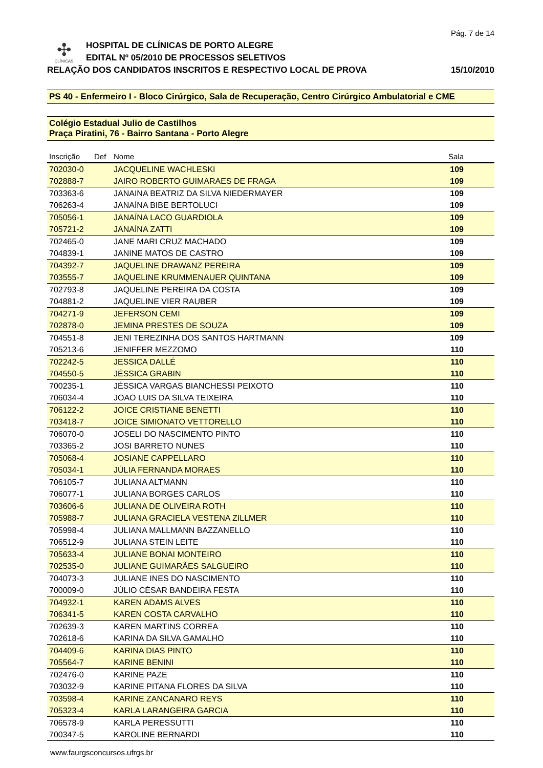Pág. 7 de 14
✣
CLÍNICAS
HOSPITAL DE CLÍNICAS DE PORTO ALEGRE
EDITAL Nº 05/2010 DE PROCESSOS SELETIVOS
RELAÇÃO DOS CANDIDATOS INSCRITOS E RESPECTIVO LOCAL DE PROVA 15/10/2010
PS 40 - Enfermeiro I - Bloco Cirúrgico, Sala de Recuperação, Centro Cirúrgico Ambulatorial e CME
Colégio Estadual Julio de Castilhos
Praça Piratini, 76 - Bairro Santana - Porto Alegre
| Inscrição | Def | Nome | Sala |
| --- | --- | --- | --- |
| 702030-0 | | JACQUELINE WACHLESKI | 109 |
| 702888-7 | | JAIRO ROBERTO GUIMARAES DE FRAGA | 109 |
| 703363-6 | | JANAINA BEATRIZ DA SILVA NIEDERMAYER | 109 |
| 706263-4 | | JANAÍNA BIBE BERTOLUCI | 109 |
| 705056-1 | | JANAÍNA LACO GUARDIOLA | 109 |
| 705721-2 | | JANAÍNA ZATTI | 109 |
| 702465-0 | | JANE MARI CRUZ MACHADO | 109 |
| 704839-1 | | JANINE MATOS DE CASTRO | 109 |
| 704392-7 | | JAQUELINE DRAWANZ PEREIRA | 109 |
| 703555-7 | | JAQUELINE KRUMMENAUER QUINTANA | 109 |
| 702793-8 | | JAQUELINE PEREIRA DA COSTA | 109 |
| 704881-2 | | JAQUELINE VIER RAUBER | 109 |
| 704271-9 | | JEFERSON CEMI | 109 |
| 702878-0 | | JEMINA PRESTES DE SOUZA | 109 |
| 704551-8 | | JENI TEREZINHA DOS SANTOS HARTMANN | 109 |
| 705213-6 | | JENIFFER MEZZOMO | 110 |
| 702242-5 | | JESSICA DALLÉ | 110 |
| 704550-5 | | JÉSSICA GRABIN | 110 |
| 700235-1 | | JÉSSICA VARGAS BIANCHESSI PEIXOTO | 110 |
| 706034-4 | | JOAO LUIS DA SILVA TEIXEIRA | 110 |
| 706122-2 | | JOICE CRISTIANE BENETTI | 110 |
| 703418-7 | | JOICE SIMIONATO VETTORELLO | 110 |
| 706070-0 | | JOSELI DO NASCIMENTO PINTO | 110 |
| 703365-2 | | JOSI BARRETO NUNES | 110 |
| 705068-4 | | JOSIANE CAPPELLARO | 110 |
| 705034-1 | | JÚLIA FERNANDA MORAES | 110 |
| 706105-7 | | JULIANA ALTMANN | 110 |
| 706077-1 | | JULIANA BORGES CARLOS | 110 |
| 703606-6 | | JULIANA DE OLIVEIRA ROTH | 110 |
| 705988-7 | | JULIANA GRACIELA VESTENA ZILLMER | 110 |
| 705998-4 | | JULIANA MALLMANN BAZZANELLO | 110 |
| 706512-9 | | JULIANA STEIN LEITE | 110 |
| 705633-4 | | JULIANE BONAI MONTEIRO | 110 |
| 702535-0 | | JULIANE GUIMARÃES SALGUEIRO | 110 |
| 704073-3 | | JULIANE INES DO NASCIMENTO | 110 |
| 700009-0 | | JÚLIO CÉSAR BANDEIRA FESTA | 110 |
| 704932-1 | | KAREN ADAMS ALVES | 110 |
| 706341-5 | | KAREN COSTA CARVALHO | 110 |
| 702639-3 | | KAREN MARTINS CORREA | 110 |
| 702618-6 | | KARINA DA SILVA GAMALHO | 110 |
| 704409-6 | | KARINA DIAS PINTO | 110 |
| 705564-7 | | KARINE BENINI | 110 |
| 702476-0 | | KARINE PAZE | 110 |
| 703032-9 | | KARINE PITANA FLORES DA SILVA | 110 |
| 703598-4 | | KARINE ZANCANARO REYS | 110 |
| 705323-4 | | KARLA LARANGEIRA GARCIA | 110 |
| 706578-9 | | KARLA PERESSUTTI | 110 |
| 700347-5 | | KAROLINE BERNARDI | 110 |
www.faurgsconcursos.ufrgs.br